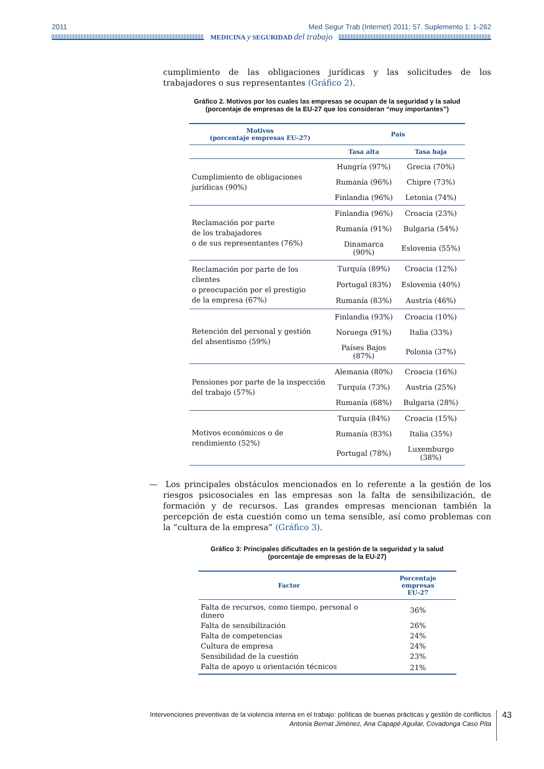2011 Med Segur Trab (Internet) 2011; 57. Suplemento 1: 1-262
MEDICINA y SEGURIDAD del trabajo
cumplimiento de las obligaciones jurídicas y las solicitudes de los trabajadores o sus representantes (Gráfico 2).
Gráfico 2. Motivos por los cuales las empresas se ocupan de la seguridad y la salud
(porcentaje de empresas de la EU-27 que los consideran “muy importantes”)
| Motivos (porcentaje empresas EU-27) | Pais | |
| --- | --- | --- |
| | Tasa alta | Tasa baja |
| Cumplimiento de obligaciones jurídicas (90%) | Hungría (97%) | Grecia (70%) |
| | Rumanía (96%) | Chipre (73%) |
| | Finlandia (96%) | Letonia (74%) |
| Reclamación por parte de los trabajadores o de sus representantes (76%) | Finlandia (96%) | Croacia (23%) |
| | Rumanía (91%) | Bulgaria (54%) |
| | Dinamarca (90%) | Eslovenia (55%) |
| Reclamación por parte de los clientes o preocupación por el prestigio de la empresa (67%) | Turquía (89%) | Croacia (12%) |
| | Portugal (83%) | Eslovenia (40%) |
| | Rumanía (83%) | Austria (46%) |
| Retención del personal y gestión del absentismo (59%) | Finlandia (93%) | Croacia (10%) |
| | Noruega (91%) | Italia (33%) |
| | Países Bajos (87%) | Polonia (37%) |
| Pensiones por parte de la inspección del trabajo (57%) | Alemania (80%) | Croacia (16%) |
| | Turquía (73%) | Austria (25%) |
| | Rumanía (68%) | Bulgaria (28%) |
| Motivos económicos o de rendimiento (52%) | Turquía (84%) | Croacia (15%) |
| | Rumanía (83%) | Italia (35%) |
| | Portugal (78%) | Luxemburgo (38%) |
— Los principales obstáculos mencionados en lo referente a la gestión de los riesgos psicosociales en las empresas son la falta de sensibilización, de formación y de recursos. Las grandes empresas mencionan también la percepción de esta cuestión como un tema sensible, así como problemas con la “cultura de la empresa” (Gráfico 3).
Gráfico 3: Principales dificultades en la gestión de la seguridad y la salud
(porcentaje de empresas de la EU-27)
| Factor | Porcentaje empresas EU-27 |
| --- | --- |
| Falta de recursos, como tiempo, personal o dinero | 36% |
| Falta de sensibilización | 26% |
| Falta de competencias | 24% |
| Cultura de empresa | 24% |
| Sensibilidad de la cuestión | 23% |
| Falta de apoyo u orientación técnicos | 21% |
Intervenciones preventivas de la violencia interna en el trabajo: políticas de buenas prácticas y gestión de conflictos
Antonia Bernat Jiménez, Ana Capapé Aguilar, Covadonga Caso Pita
43